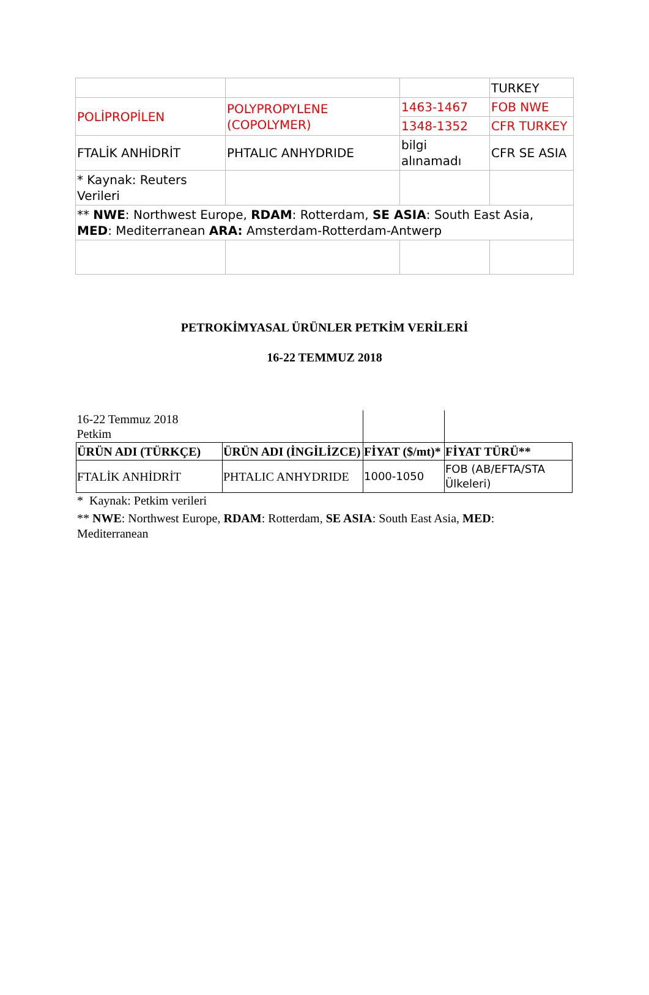| | | | TURKEY |
| POLİPROPİLEN | POLYPROPYLENE (COPOLYMER) | 1463-1467 | FOB NWE |
| | | 1348-1352 | CFR TURKEY |
| FTALİK ANHİDRİT | PHTALIC ANHYDRIDE | bilgi alınamadı | CFR SE ASIA |
| * Kaynak: Reuters Verileri | | | |
| ** NWE : Northwest Europe, RDAM : Rotterdam, SE ASIA : South East Asia, MED : Mediterranean ARA: Amsterdam-Rotterdam-Antwerp | | | |
PETROKİMYASAL ÜRÜNLER PETKİM VERİLERİ
16-22 TEMMUZ 2018
| 16-22 Temmuz 2018 Petkim | | | |
| ÜRÜN ADI (TÜRKÇE) | ÜRÜN ADI (İNGİLİZCE) | FİYAT ($/mt)* | FİYAT TÜRÜ** |
| FTALİK ANHİDRİT | PHTALIC ANHYDRIDE | 1000-1050 | FOB (AB/EFTA/STA Ülkeleri) |
* Kaynak: Petkim verileri
** NWE: Northwest Europe, RDAM: Rotterdam, SE ASIA: South East Asia, MED: Mediterranean